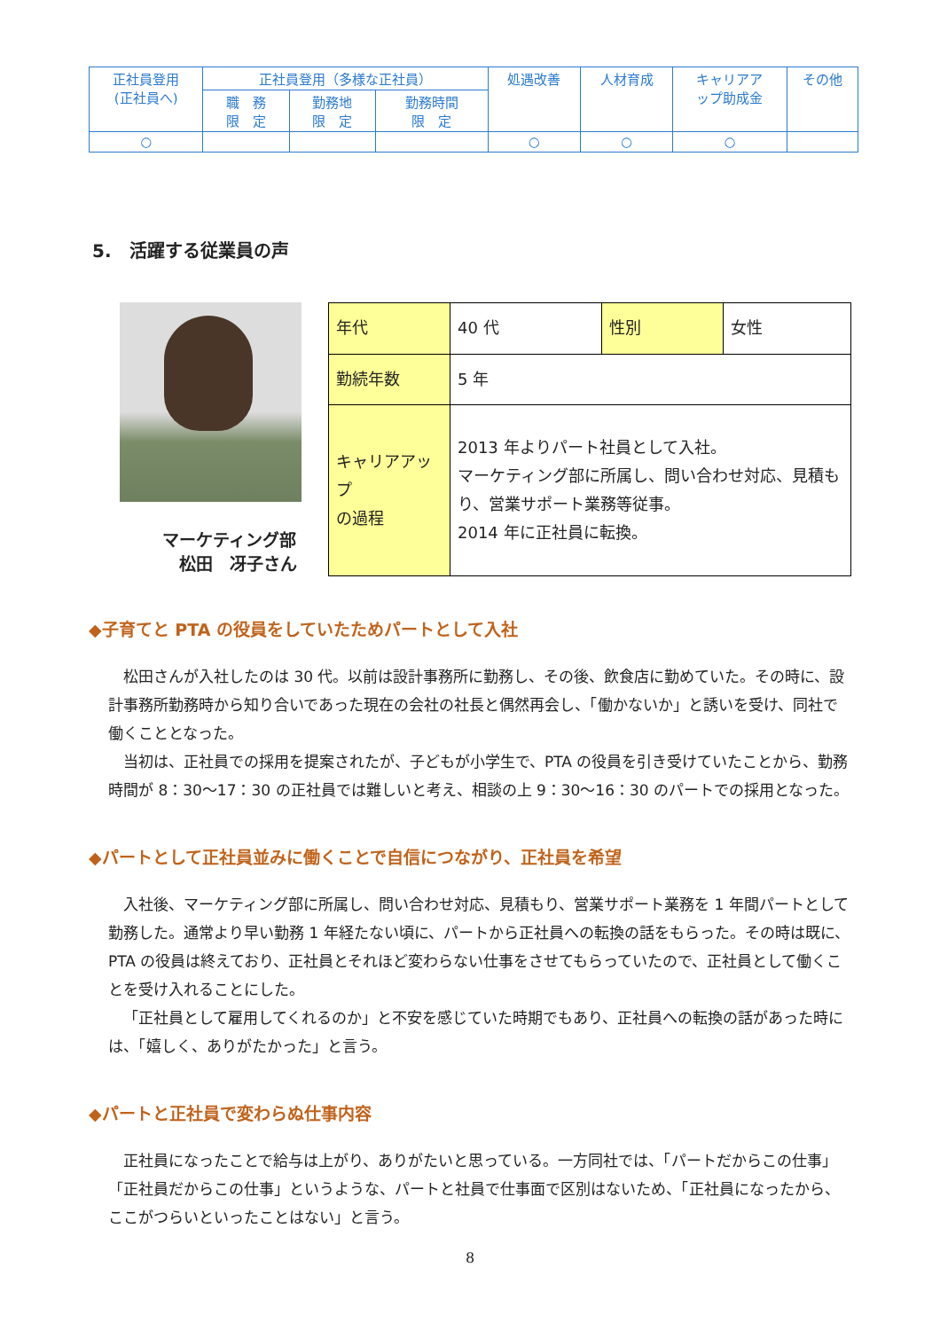| 正社員登用 (正社員へ) | 正社員登用（多様な正社員） | | | 処遇改善 | 人材育成 | キャリアア ップ助成金 | その他 |
| | 職 務 限 定 | 勤務地 限 定 | 勤務時間 限 定 | | | | |
| ○ | | | | ○ | ○ | ○ | |
5.　活躍する従業員の声
マーケティング部
　松田　冴子さん
| 年代 | 40 代 | 性別 | 女性 |
| 勤続年数 | 5 年 | | |
| キャリアアップ の過程 | 2013 年よりパート社員として入社。 マーケティング部に所属し、問い合わせ対応、見積もり、営業サポート業務等従事。 2014 年に正社員に転換。 | | |
◆子育てと PTA の役員をしていたためパートとして入社
松田さんが入社したのは 30 代。以前は設計事務所に勤務し、その後、飲食店に勤めていた。その時に、設計事務所勤務時から知り合いであった現在の会社の社長と偶然再会し、「働かないか」と誘いを受け、同社で働くこととなった。
当初は、正社員での採用を提案されたが、子どもが小学生で、PTA の役員を引き受けていたことから、勤務時間が 8：30～17：30 の正社員では難しいと考え、相談の上 9：30～16：30 のパートでの採用となった。
◆パートとして正社員並みに働くことで自信につながり、正社員を希望
入社後、マーケティング部に所属し、問い合わせ対応、見積もり、営業サポート業務を 1 年間パートとして勤務した。通常より早い勤務 1 年経たない頃に、パートから正社員への転換の話をもらった。その時は既に、PTA の役員は終えており、正社員とそれほど変わらない仕事をさせてもらっていたので、正社員として働くことを受け入れることにした。
「正社員として雇用してくれるのか」と不安を感じていた時期でもあり、正社員への転換の話があった時には、「嬉しく、ありがたかった」と言う。
◆パートと正社員で変わらぬ仕事内容
正社員になったことで給与は上がり、ありがたいと思っている。一方同社では、「パートだからこの仕事」「正社員だからこの仕事」というような、パートと社員で仕事面で区別はないため、「正社員になったから、ここがつらいといったことはない」と言う。
8